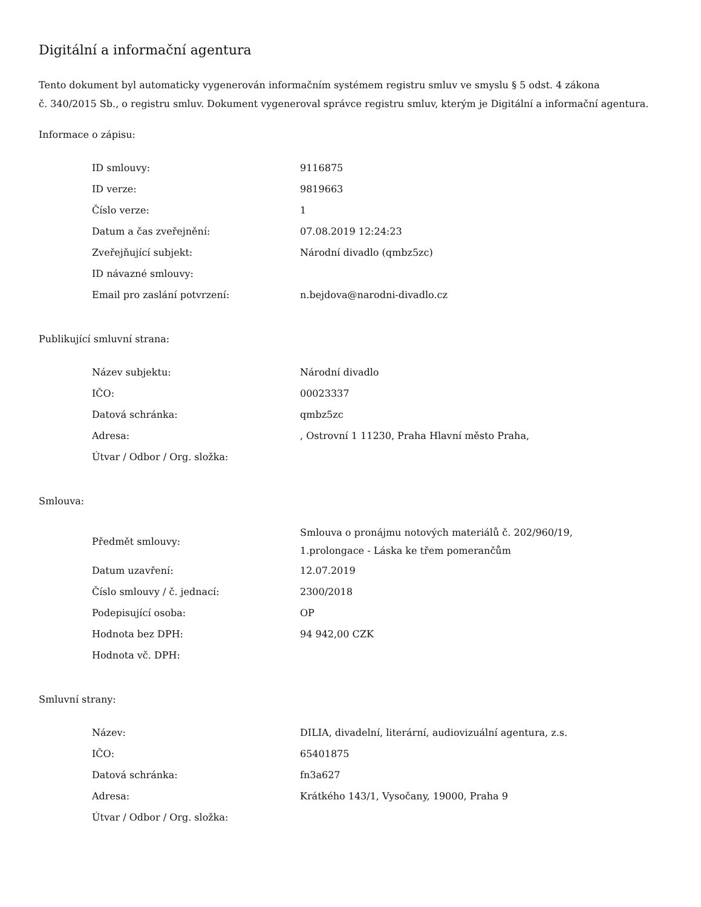Digitální a informační agentura
Tento dokument byl automaticky vygenerován informačním systémem registru smluv ve smyslu § 5 odst. 4 zákona
č. 340/2015 Sb., o registru smluv. Dokument vygeneroval správce registru smluv, kterým je Digitální a informační agentura.
Informace o zápisu:
| ID smlouvy: | 9116875 |
| ID verze: | 9819663 |
| Číslo verze: | 1 |
| Datum a čas zveřejnění: | 07.08.2019 12:24:23 |
| Zveřejňující subjekt: | Národní divadlo (qmbz5zc) |
| ID návazné smlouvy: | |
| Email pro zaslání potvrzení: | n.bejdova@narodni-divadlo.cz |
Publikující smluvní strana:
| Název subjektu: | Národní divadlo |
| IČO: | 00023337 |
| Datová schránka: | qmbz5zc |
| Adresa: | , Ostrovní 1 11230, Praha Hlavní město Praha, |
| Útvar / Odbor / Org. složka: | |
Smlouva:
| Předmět smlouvy: | Smlouva o pronájmu notových materiálů č. 202/960/19, 1.prolongace - Láska ke třem pomerančům |
| Datum uzavření: | 12.07.2019 |
| Číslo smlouvy / č. jednací: | 2300/2018 |
| Podepisující osoba: | OP |
| Hodnota bez DPH: | 94 942,00 CZK |
| Hodnota vč. DPH: | |
Smluvní strany:
| Název: | DILIA, divadelní, literární, audiovizuální agentura, z.s. |
| IČO: | 65401875 |
| Datová schránka: | fn3a627 |
| Adresa: | Krátkého 143/1, Vysočany, 19000, Praha 9 |
| Útvar / Odbor / Org. složka: | |